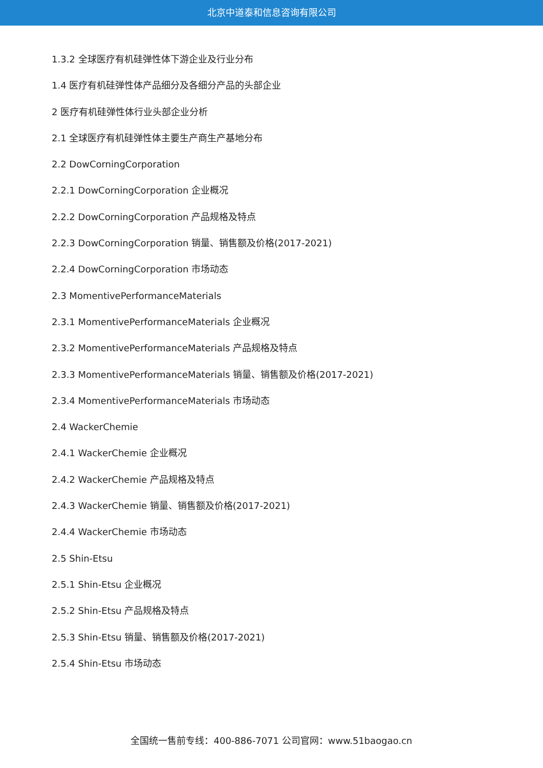北京中道泰和信息咨询有限公司
1.3.2 全球医疗有机硅弹性体下游企业及行业分布
1.4 医疗有机硅弹性体产品细分及各细分产品的头部企业
2 医疗有机硅弹性体行业头部企业分析
2.1 全球医疗有机硅弹性体主要生产商生产基地分布
2.2 DowCorningCorporation
2.2.1 DowCorningCorporation 企业概况
2.2.2 DowCorningCorporation 产品规格及特点
2.2.3 DowCorningCorporation 销量、销售额及价格(2017-2021)
2.2.4 DowCorningCorporation 市场动态
2.3 MomentivePerformanceMaterials
2.3.1 MomentivePerformanceMaterials 企业概况
2.3.2 MomentivePerformanceMaterials 产品规格及特点
2.3.3 MomentivePerformanceMaterials 销量、销售额及价格(2017-2021)
2.3.4 MomentivePerformanceMaterials 市场动态
2.4 WackerChemie
2.4.1 WackerChemie 企业概况
2.4.2 WackerChemie 产品规格及特点
2.4.3 WackerChemie 销量、销售额及价格(2017-2021)
2.4.4 WackerChemie 市场动态
2.5 Shin-Etsu
2.5.1 Shin-Etsu 企业概况
2.5.2 Shin-Etsu 产品规格及特点
2.5.3 Shin-Etsu 销量、销售额及价格(2017-2021)
2.5.4 Shin-Etsu 市场动态
全国统一售前专线：400-886-7071 公司官网：www.51baogao.cn